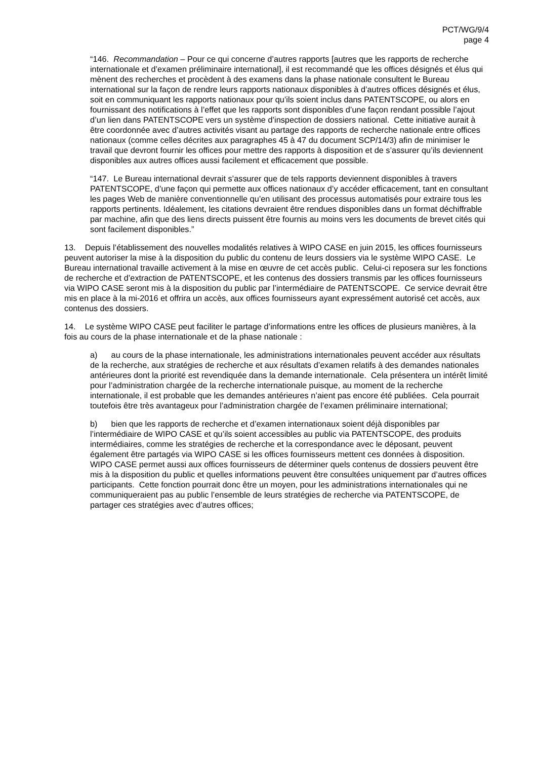PCT/WG/9/4
page 4
“146. Recommandation – Pour ce qui concerne d’autres rapports [autres que les rapports de recherche internationale et d’examen préliminaire international], il est recommandé que les offices désignés et élus qui mènent des recherches et procèdent à des examens dans la phase nationale consultent le Bureau international sur la façon de rendre leurs rapports nationaux disponibles à d’autres offices désignés et élus, soit en communiquant les rapports nationaux pour qu’ils soient inclus dans PATENTSCOPE, ou alors en fournissant des notifications à l’effet que les rapports sont disponibles d’une façon rendant possible l’ajout d’un lien dans PATENTSCOPE vers un système d’inspection de dossiers national. Cette initiative aurait à être coordonnée avec d’autres activités visant au partage des rapports de recherche nationale entre offices nationaux (comme celles décrites aux paragraphes 45 à 47 du document SCP/14/3) afin de minimiser le travail que devront fournir les offices pour mettre des rapports à disposition et de s’assurer qu’ils deviennent disponibles aux autres offices aussi facilement et efficacement que possible.
“147. Le Bureau international devrait s’assurer que de tels rapports deviennent disponibles à travers PATENTSCOPE, d’une façon qui permette aux offices nationaux d’y accéder efficacement, tant en consultant les pages Web de manière conventionnelle qu’en utilisant des processus automatisés pour extraire tous les rapports pertinents. Idéalement, les citations devraient être rendues disponibles dans un format déchiffrable par machine, afin que des liens directs puissent être fournis au moins vers les documents de brevet cités qui sont facilement disponibles.”
13. Depuis l’établissement des nouvelles modalités relatives à WIPO CASE en juin 2015, les offices fournisseurs peuvent autoriser la mise à la disposition du public du contenu de leurs dossiers via le système WIPO CASE. Le Bureau international travaille activement à la mise en œuvre de cet accès public. Celui-ci reposera sur les fonctions de recherche et d’extraction de PATENTSCOPE, et les contenus des dossiers transmis par les offices fournisseurs via WIPO CASE seront mis à la disposition du public par l’intermédiaire de PATENTSCOPE. Ce service devrait être mis en place à la mi-2016 et offrira un accès, aux offices fournisseurs ayant expressément autorisé cet accès, aux contenus des dossiers.
14. Le système WIPO CASE peut faciliter le partage d’informations entre les offices de plusieurs manières, à la fois au cours de la phase internationale et de la phase nationale :
a) au cours de la phase internationale, les administrations internationales peuvent accéder aux résultats de la recherche, aux stratégies de recherche et aux résultats d’examen relatifs à des demandes nationales antérieures dont la priorité est revendiquée dans la demande internationale. Cela présentera un intérêt limité pour l’administration chargée de la recherche internationale puisque, au moment de la recherche internationale, il est probable que les demandes antérieures n’aient pas encore été publiées. Cela pourrait toutefois être très avantageux pour l’administration chargée de l’examen préliminaire international;
b) bien que les rapports de recherche et d’examen internationaux soient déjà disponibles par l’intermédiaire de WIPO CASE et qu’ils soient accessibles au public via PATENTSCOPE, des produits intermédiaires, comme les stratégies de recherche et la correspondance avec le déposant, peuvent également être partagés via WIPO CASE si les offices fournisseurs mettent ces données à disposition. WIPO CASE permet aussi aux offices fournisseurs de déterminer quels contenus de dossiers peuvent être mis à la disposition du public et quelles informations peuvent être consultées uniquement par d’autres offices participants. Cette fonction pourrait donc être un moyen, pour les administrations internationales qui ne communiqueraient pas au public l’ensemble de leurs stratégies de recherche via PATENTSCOPE, de partager ces stratégies avec d’autres offices;